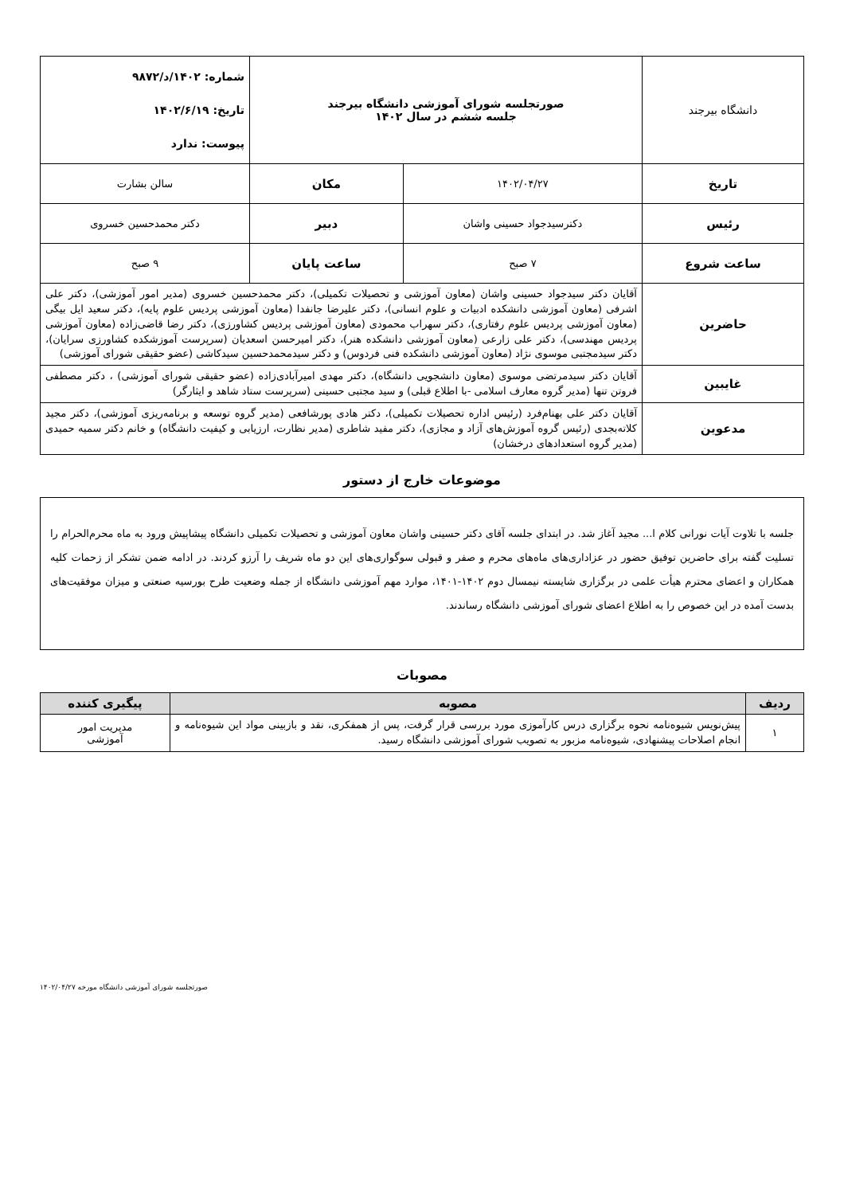| دانشگاه بیرجند | صورتجلسه شورای آموزشی دانشگاه بیرجند جلسه ششم در سال ۱۴۰۲ | | شماره: ۱۴۰۲/د/۹۸۷۲ تاریخ: ۱۴۰۲/۶/۱۹ پیوست: ندارد |
| تاریخ | ۱۴۰۲/۰۴/۲۷ | مکان | سالن بشارت |
| رئیس | دکترسیدجواد حسینی واشان | دبیر | دکتر محمدحسین خسروی |
| ساعت شروع | ۷ صبح | ساعت پایان | ۹ صبح |
| حاضرین | آقایان دکتر سیدجواد حسینی واشان (معاون آموزشی و تحصیلات تکمیلی)، دکتر محمدحسین خسروی (مدیر امور آموزشی)، دکتر علی اشرفی (معاون آموزشی دانشکده ادبیات و علوم انسانی)، دکتر علیرضا جانفدا (معاون آموزشی پردیس علوم پایه)، دکتر سعید ایل بیگی (معاون آموزشی پردیس علوم رفتاری)، دکتر سهراب محمودی (معاون آموزشی پردیس کشاورزی)، دکتر رضا قاضی‌زاده (معاون آموزشی پردیس مهندسی)، دکتر علی زارعی (معاون آموزشی دانشکده هنر)، دکتر امیرحسن اسعدیان (سرپرست آموزشکده کشاورزی سرایان)، دکتر سیدمجتبی موسوی نژاد (معاون آموزشی دانشکده فنی فردوس) و دکتر سیدمحمدحسین سیدکاشی (عضو حقیقی شورای آموزشی) | | |
| غایبین | آقایان دکتر سیدمرتضی موسوی (معاون دانشجویی دانشگاه)، دکتر مهدی امیرآبادی‌زاده (عضو حقیقی شورای آموزشی) ، دکتر مصطفی فروتن تنها (مدیر گروه معارف اسلامی -با اطلاع قبلی) و سید مجتبی حسینی (سرپرست ستاد شاهد و ایثارگر) | | |
| مدعوین | آقایان دکتر علی بهنام‌فرد (رئیس اداره تحصیلات تکمیلی)، دکتر هادی پورشافعی (مدیر گروه توسعه و برنامه‌ریزی آموزشی)، دکتر مجید کلاته‌بجدی (رئیس گروه آموزش‌های آزاد و مجازی)، دکتر مفید شاطری (مدیر نظارت، ارزیابی و کیفیت دانشگاه) و خانم دکتر سمیه حمیدی (مدیر گروه استعدادهای درخشان) | | |
موضوعات خارج از دستور
جلسه با تلاوت آیات نورانی کلام ا... مجید آغاز شد. در ابتدای جلسه آقای دکتر حسینی واشان معاون آموزشی و تحصیلات تکمیلی دانشگاه پیشاپیش ورود به ماه محرم‌الحرام را تسلیت گفته برای حاضرین توفیق حضور در عزاداری‌های ماه‌های محرم و صفر و قبولی سوگواری‌های این دو ماه شریف را آرزو کردند. در ادامه ضمن تشکر از زحمات کلیه همکاران و اعضای محترم هیأت علمی در برگزاری شایسته نیمسال دوم ۱۴۰۲-۱۴۰۱، موارد مهم آموزشی دانشگاه از جمله وضعیت طرح بورسیه صنعتی و میزان موفقیت‌های بدست آمده در این خصوص را به اطلاع اعضای شورای آموزشی دانشگاه رساندند.
مصوبات
| ردیف | مصوبه | پیگیری کننده |
| --- | --- | --- |
| ۱ | پیش‌نویس شیوه‌نامه نحوه برگزاری درس کارآموزی مورد بررسی قرار گرفت، پس از همفکری، نقد و بازبینی مواد این شیوه‌نامه و انجام اصلاحات پیشنهادی، شیوه‌نامه مزبور به تصویب شورای آموزشی دانشگاه رسید. | مدیریت امور آموزشی |
صورتجلسه شورای آموزشی دانشگاه مورخه ۱۴۰۲/۰۴/۲۷